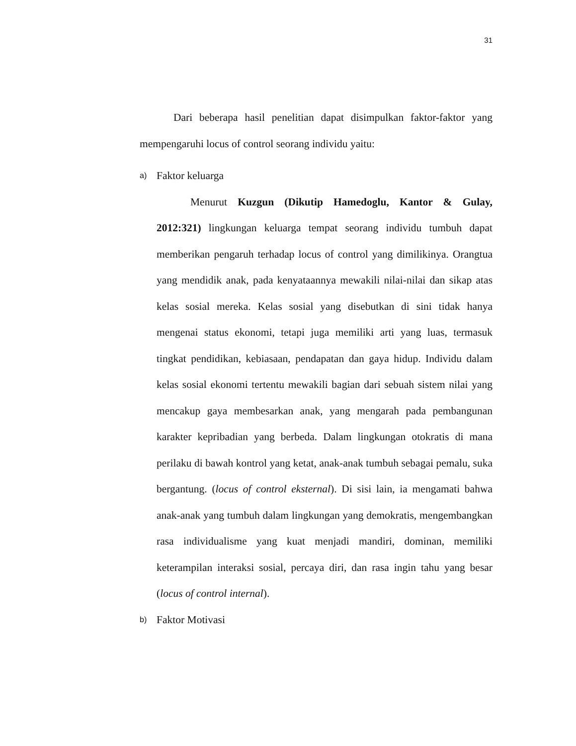31
Dari beberapa hasil penelitian dapat disimpulkan faktor-faktor yang mempengaruhi locus of control seorang individu yaitu:
a) Faktor keluarga
Menurut Kuzgun (Dikutip Hamedoglu, Kantor & Gulay, 2012:321) lingkungan keluarga tempat seorang individu tumbuh dapat memberikan pengaruh terhadap locus of control yang dimilikinya. Orangtua yang mendidik anak, pada kenyataannya mewakili nilai-nilai dan sikap atas kelas sosial mereka. Kelas sosial yang disebutkan di sini tidak hanya mengenai status ekonomi, tetapi juga memiliki arti yang luas, termasuk tingkat pendidikan, kebiasaan, pendapatan dan gaya hidup. Individu dalam kelas sosial ekonomi tertentu mewakili bagian dari sebuah sistem nilai yang mencakup gaya membesarkan anak, yang mengarah pada pembangunan karakter kepribadian yang berbeda. Dalam lingkungan otokratis di mana perilaku di bawah kontrol yang ketat, anak-anak tumbuh sebagai pemalu, suka bergantung. (locus of control eksternal). Di sisi lain, ia mengamati bahwa anak-anak yang tumbuh dalam lingkungan yang demokratis, mengembangkan rasa individualisme yang kuat menjadi mandiri, dominan, memiliki keterampilan interaksi sosial, percaya diri, dan rasa ingin tahu yang besar (locus of control internal).
b) Faktor Motivasi